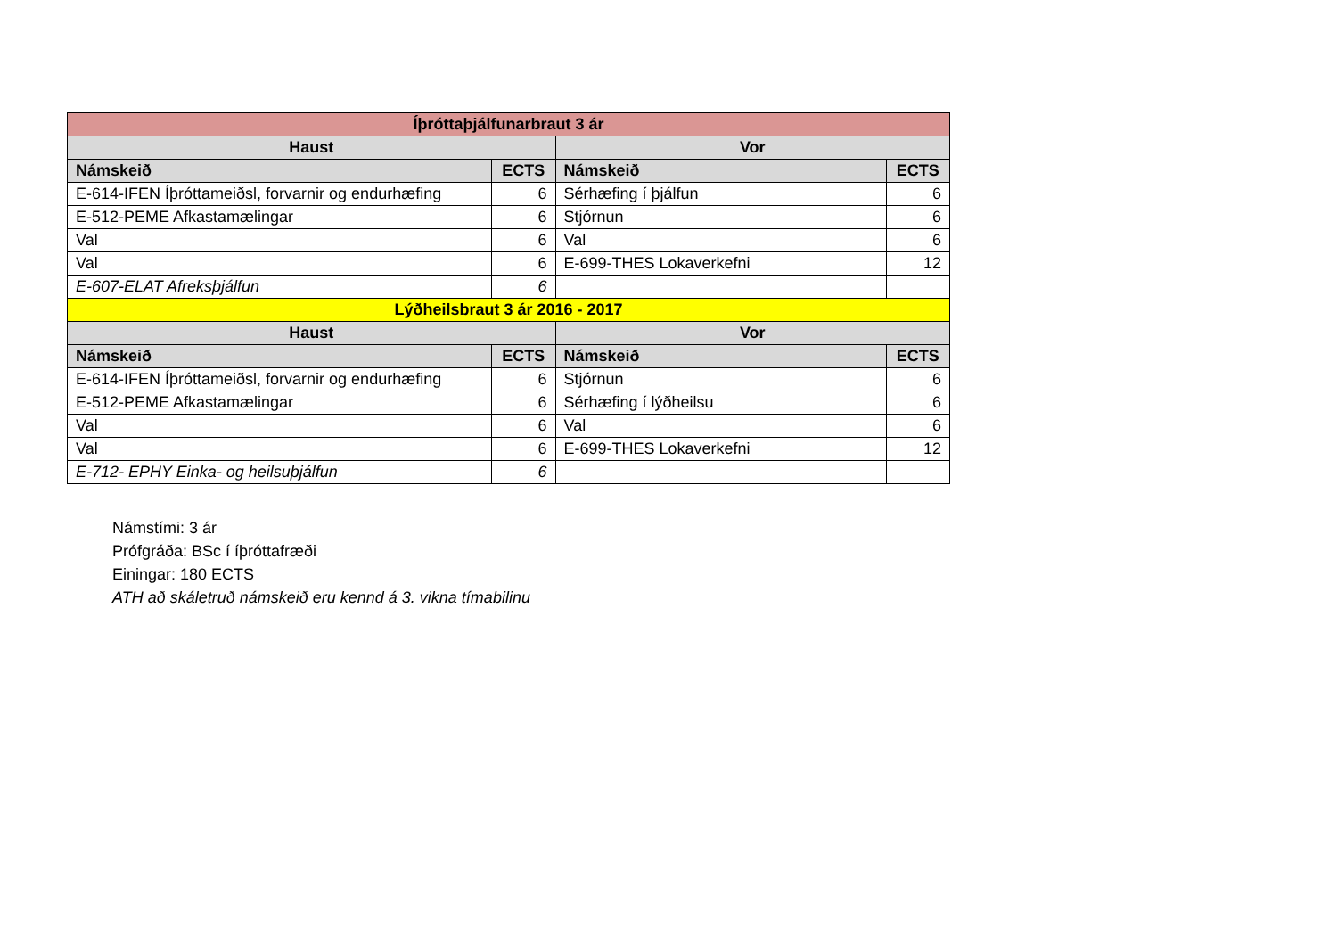| Íþróttaþjálfunarbraut 3 ár | | | |
| --- | --- | --- | --- |
| Haust | | Vor | |
| Námskeið | ECTS | Námskeið | ECTS |
| E-614-IFEN Íþróttameiðsl, forvarnir og endurhæfing | 6 | Sérhæfing í þjálfun | 6 |
| E-512-PEME Afkastamælingar | 6 | Stjórnun | 6 |
| Val | 6 | Val | 6 |
| Val | 6 | E-699-THES Lokaverkefni | 12 |
| E-607-ELAT Afreksþjálfun | 6 | | |
| Lýðheilsbraut 3 ár 2016 - 2017 | | | |
| Haust | | Vor | |
| Námskeið | ECTS | Námskeið | ECTS |
| E-614-IFEN Íþróttameiðsl, forvarnir og endurhæfing | 6 | Stjórnun | 6 |
| E-512-PEME Afkastamælingar | 6 | Sérhæfing í lýðheilsu | 6 |
| Val | 6 | Val | 6 |
| Val | 6 | E-699-THES Lokaverkefni | 12 |
| E-712- EPHY Einka- og heilsuþjálfun | 6 | | |
Námstími: 3 ár
Prófgráða: BSc í íþróttafræði
Einingar: 180 ECTS
ATH að skáletruð námskeið eru kennd á 3. vikna tímabilinu